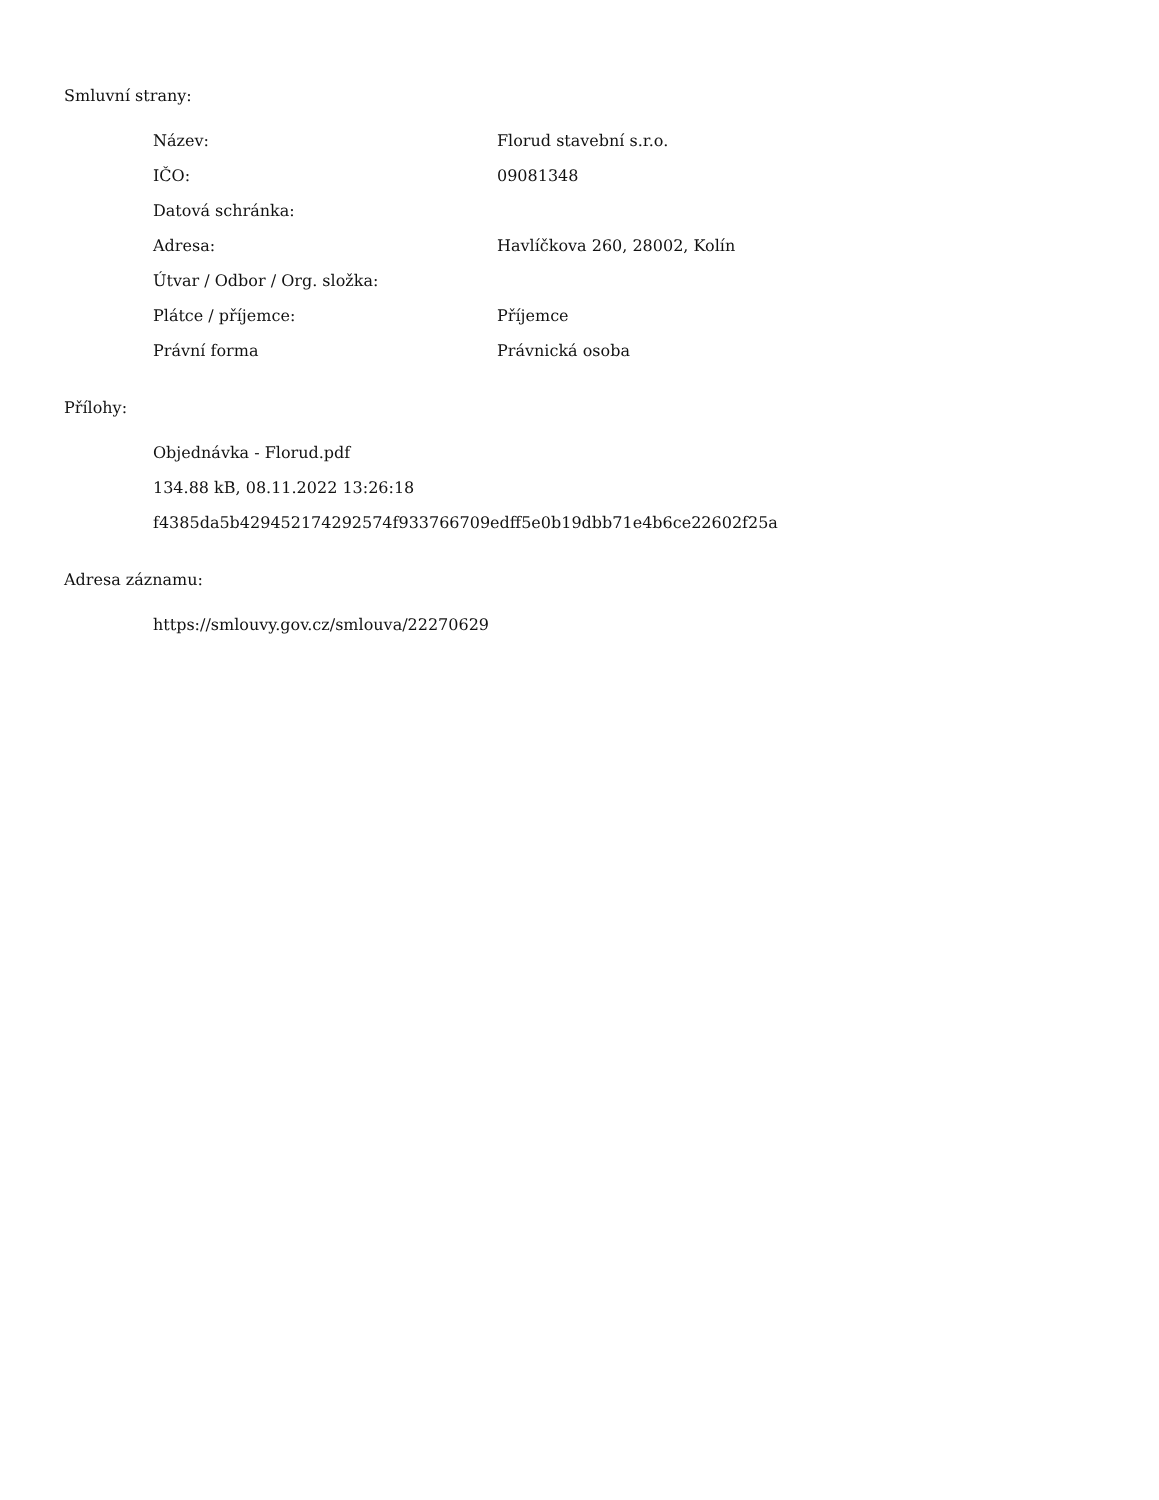Smluvní strany:
| Název: | Florud stavební s.r.o. |
| IČO: | 09081348 |
| Datová schránka: | |
| Adresa: | Havlíčkova 260, 28002, Kolín |
| Útvar / Odbor / Org. složka: | |
| Plátce / příjemce: | Příjemce |
| Právní forma | Právnická osoba |
Přílohy:
Objednávka - Florud.pdf
134.88 kB, 08.11.2022 13:26:18
f4385da5b429452174292574f933766709edff5e0b19dbb71e4b6ce22602f25a
Adresa záznamu:
https://smlouvy.gov.cz/smlouva/22270629